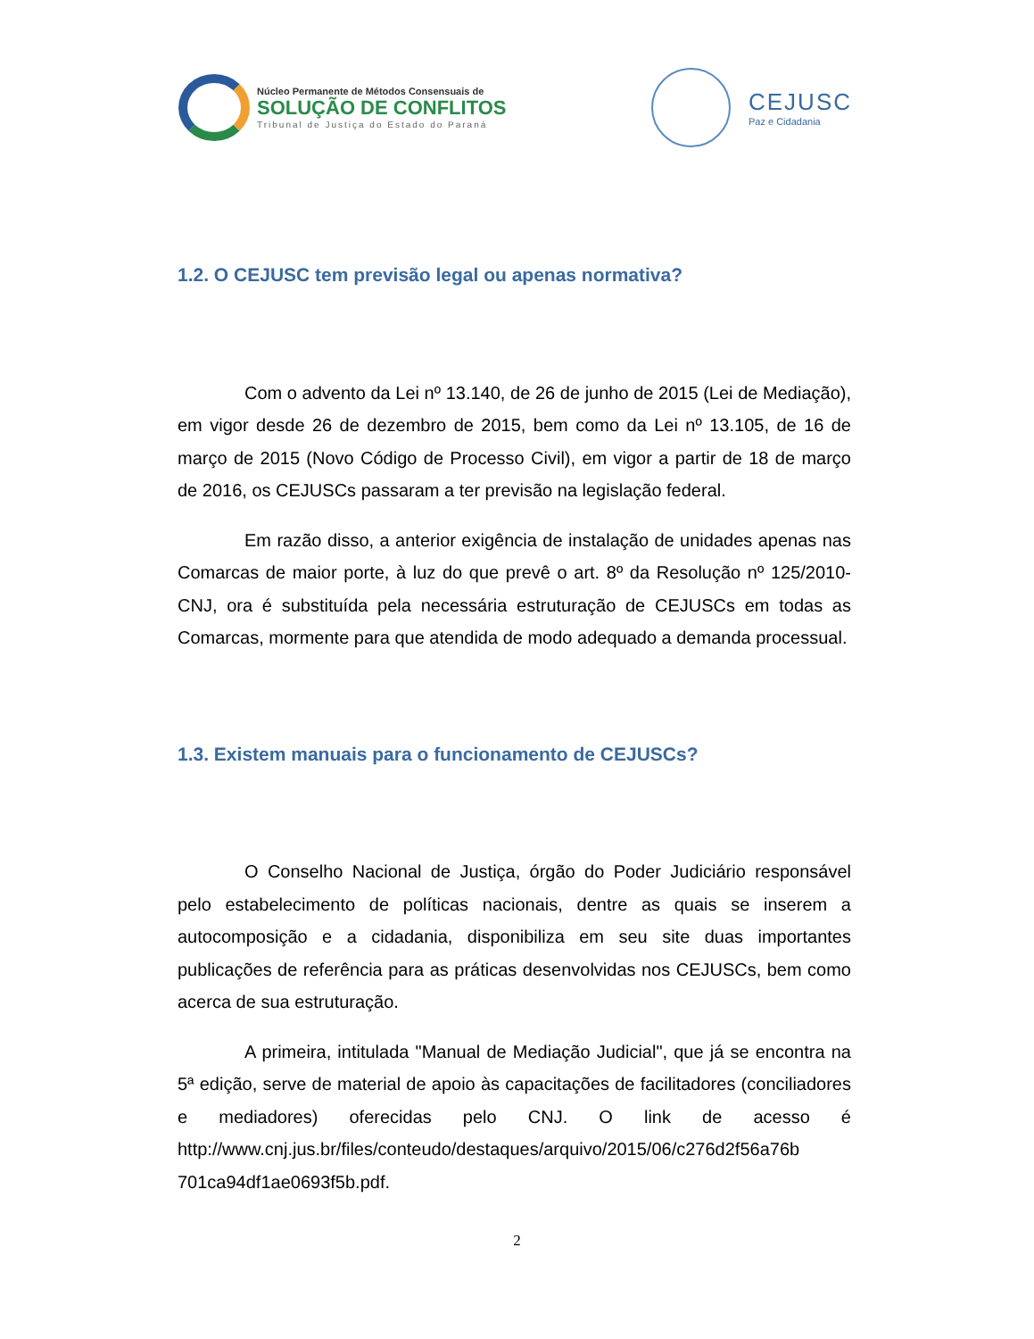Núcleo Permanente de Métodos Consensuais de
SOLUÇÃO DE CONFLITOS
Tribunal de Justiça do Estado do Paraná
CEJUSC
Paz e Cidadania
1.2. O CEJUSC tem previsão legal ou apenas normativa?
Com o advento da Lei nº 13.140, de 26 de junho de 2015 (Lei de Mediação), em vigor desde 26 de dezembro de 2015, bem como da Lei nº 13.105, de 16 de março de 2015 (Novo Código de Processo Civil), em vigor a partir de 18 de março de 2016, os CEJUSCs passaram a ter previsão na legislação federal.
Em razão disso, a anterior exigência de instalação de unidades apenas nas Comarcas de maior porte, à luz do que prevê o art. 8º da Resolução nº 125/2010-CNJ, ora é substituída pela necessária estruturação de CEJUSCs em todas as Comarcas, mormente para que atendida de modo adequado a demanda processual.
1.3. Existem manuais para o funcionamento de CEJUSCs?
O Conselho Nacional de Justiça, órgão do Poder Judiciário responsável pelo estabelecimento de políticas nacionais, dentre as quais se inserem a autocomposição e a cidadania, disponibiliza em seu site duas importantes publicações de referência para as práticas desenvolvidas nos CEJUSCs, bem como acerca de sua estruturação.
A primeira, intitulada "Manual de Mediação Judicial", que já se encontra na 5ª edição, serve de material de apoio às capacitações de facilitadores (conciliadores e mediadores) oferecidas pelo CNJ. O link de acesso é http://www.cnj.jus.br/files/conteudo/destaques/arquivo/2015/06/c276d2f56a76b 701ca94df1ae0693f5b.pdf.
2